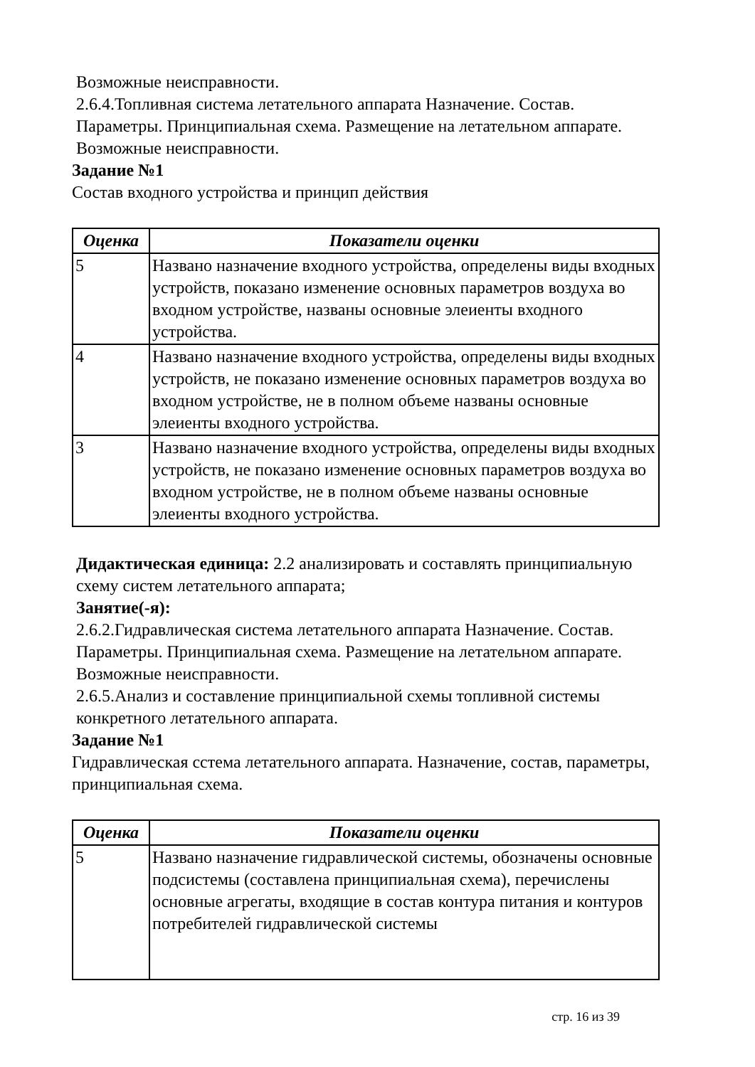Возможные неисправности.
2.6.4.Топливная система летательного аппарата Назначение. Состав. Параметры. Принципиальная схема. Размещение на летательном аппарате. Возможные неисправности.
Задание №1
Состав входного устройства и принцип действия
| Оценка | Показатели оценки |
| --- | --- |
| 5 | Названо назначение входного устройства, определены виды входных устройств, показано изменение основных параметров воздуха во входном устройстве, названы основные элеиенты входного устройства. |
| 4 | Названо назначение входного устройства, определены виды входных устройств, не показано изменение основных параметров воздуха во входном устройстве, не в полном объеме названы основные элеиенты входного устройства. |
| 3 | Названо назначение входного устройства, определены виды входных устройств, не показано изменение основных параметров воздуха во входном устройстве, не в полном объеме названы основные элеиенты входного устройства. |
Дидактическая единица: 2.2 анализировать и составлять принципиальную схему систем летательного аппарата;
Занятие(-я):
2.6.2.Гидравлическая система летательного аппарата Назначение. Состав. Параметры. Принципиальная схема. Размещение на летательном аппарате. Возможные неисправности.
2.6.5.Анализ и составление принципиальной схемы топливной системы конкретного летательного аппарата.
Задание №1
Гидравлическая сстема летательного аппарата. Назначение, состав, параметры, принципиальная схема.
| Оценка | Показатели оценки |
| --- | --- |
| 5 | Названо назначение гидравлической системы, обозначены основные подсистемы (составлена принципиальная схема), перечислены основные агрегаты, входящие в состав контура питания и контуров потребителей гидравлической системы |
стр. 16 из 39